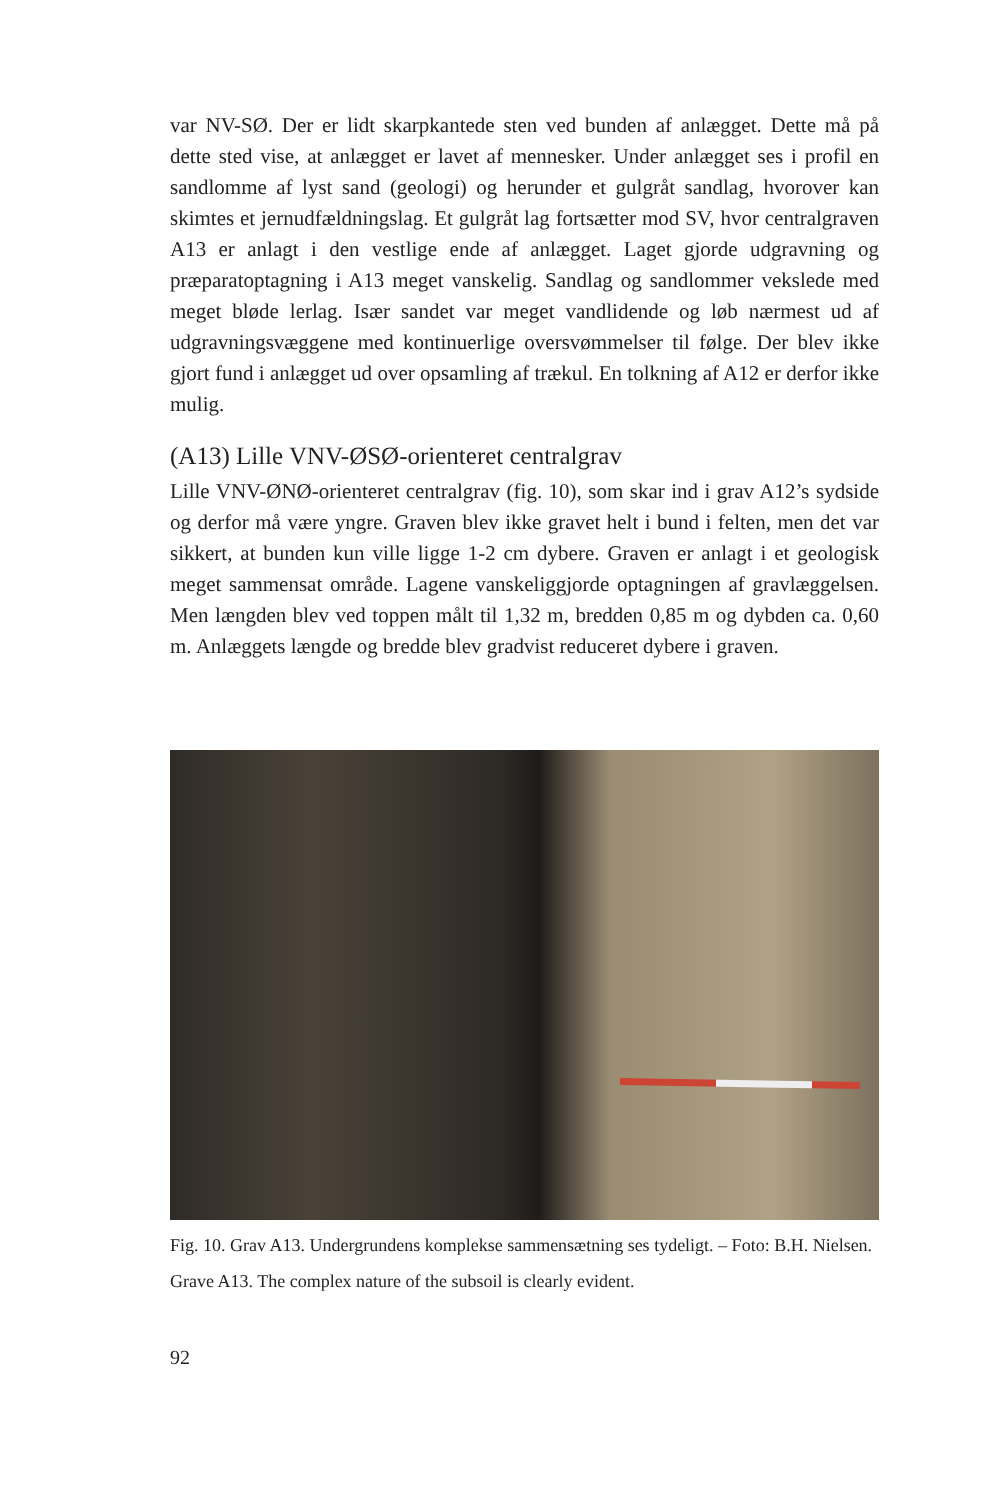var NV-SØ. Der er lidt skarpkantede sten ved bunden af anlægget. Dette må på dette sted vise, at anlægget er lavet af mennesker. Under anlægget ses i profil en sandlomme af lyst sand (geologi) og herunder et gulgråt sandlag, hvorover kan skimtes et jernudfældningslag. Et gulgråt lag fortsætter mod SV, hvor centralgraven A13 er anlagt i den vestlige ende af anlægget. Laget gjorde udgravning og præparatoptagning i A13 meget vanskelig. Sandlag og sandlommer vekslede med meget bløde lerlag. Især sandet var meget vandlidende og løb nærmest ud af udgravningsvæggene med kontinuerlige oversvømmelser til følge. Der blev ikke gjort fund i anlægget ud over opsamling af trækul. En tolkning af A12 er derfor ikke mulig.
(A13) Lille VNV-ØSØ-orienteret centralgrav
Lille VNV-ØNØ-orienteret centralgrav (fig. 10), som skar ind i grav A12’s sydside og derfor må være yngre. Graven blev ikke gravet helt i bund i felten, men det var sikkert, at bunden kun ville ligge 1-2 cm dybere. Graven er anlagt i et geologisk meget sammensat område. Lagene vanskeliggjorde optagningen af gravlæggelsen. Men længden blev ved toppen målt til 1,32 m, bredden 0,85 m og dybden ca. 0,60 m. Anlæggets længde og bredde blev gradvist reduceret dybere i graven.
Fig. 10. Grav A13. Undergrundens komplekse sammensætning ses tydeligt. – Foto: B.H. Nielsen.
Grave A13. The complex nature of the subsoil is clearly evident.
92